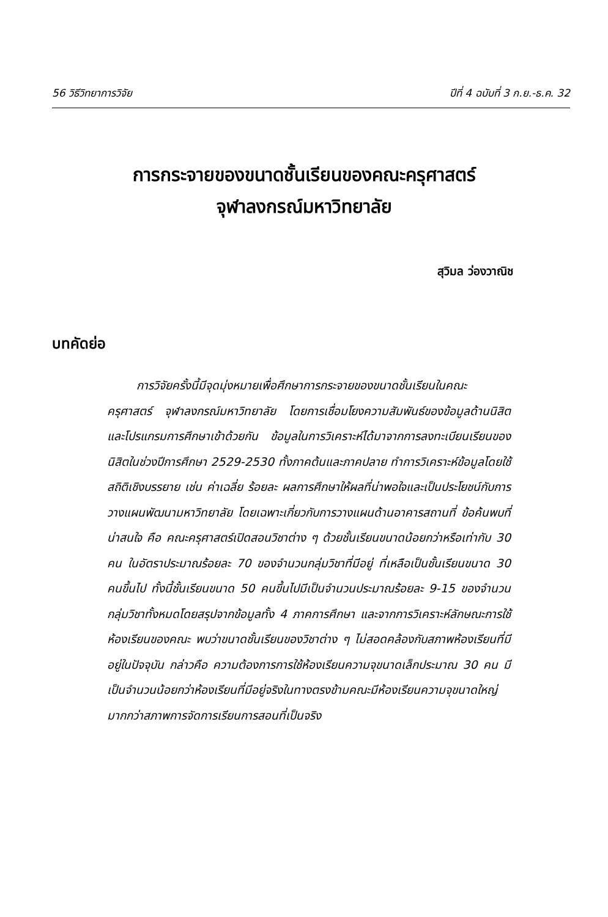56 วิธีวิทยาการวิจัย ปีที่ 4 ฉบับที่ 3 ก.ย.-ธ.ค. 32
การกระจายของขนาดชั้นเรียนของคณะครุศาสตร์
จุฬาลงกรณ์มหาวิทยาลัย
สุวิมล ว่องวาณิช
บทคัดย่อ
การวิจัยครั้งนี้มีจุดมุ่งหมายเพื่อศึกษาการกระจายของขนาดชั้นเรียนในคณะครุศาสตร์ จุฬาลงกรณ์มหาวิทยาลัย โดยการเชื่อมโยงความสัมพันธ์ของข้อมูลด้านนิสิต และโปรแกรมการศึกษาเข้าด้วยกัน ข้อมูลในการวิเคราะห์ได้มาจากการลงทะเบียนเรียนของนิสิตในช่วงปีการศึกษา 2529-2530 ทั้งภาคต้นและภาคปลาย ทำการวิเคราะห์ข้อมูลโดยใช้สถิติเชิงบรรยาย เช่น ค่าเฉลี่ย ร้อยละ ผลการศึกษาให้ผลที่น่าพอใจและเป็นประโยชน์กับการวางแผนพัฒนามหาวิทยาลัย โดยเฉพาะเกี่ยวกับการวางแผนด้านอาคารสถานที่ ข้อค้นพบที่น่าสนใจ คือ คณะครุศาสตร์เปิดสอนวิชาต่าง ๆ ด้วยชั้นเรียนขนาดน้อยกว่าหรือเท่ากับ 30 คน ในอัตราประมาณร้อยละ 70 ของจำนวนกลุ่มวิชาที่มีอยู่ ที่เหลือเป็นชั้นเรียนขนาด 30 คนขึ้นไป ทั้งนี้ชั้นเรียนขนาด 50 คนขึ้นไปมีเป็นจำนวนประมาณร้อยละ 9-15 ของจำนวนกลุ่มวิชาทั้งหมดโดยสรุปจากข้อมูลทั้ง 4 ภาคการศึกษา และจากการวิเคราะห์ลักษณะการใช้ห้องเรียนของคณะ พบว่าขนาดชั้นเรียนของวิชาต่าง ๆ ไม่สอดคล้องกับสภาพห้องเรียนที่มีอยู่ในปัจจุบัน กล่าวคือ ความต้องการการใช้ห้องเรียนความจุขนาดเล็กประมาณ 30 คน มีเป็นจำนวนน้อยกว่าห้องเรียนที่มีอยู่จริงในทางตรงข้ามคณะมีห้องเรียนความจุขนาดใหญ่มากกว่าสภาพการจัดการเรียนการสอนที่เป็นจริง